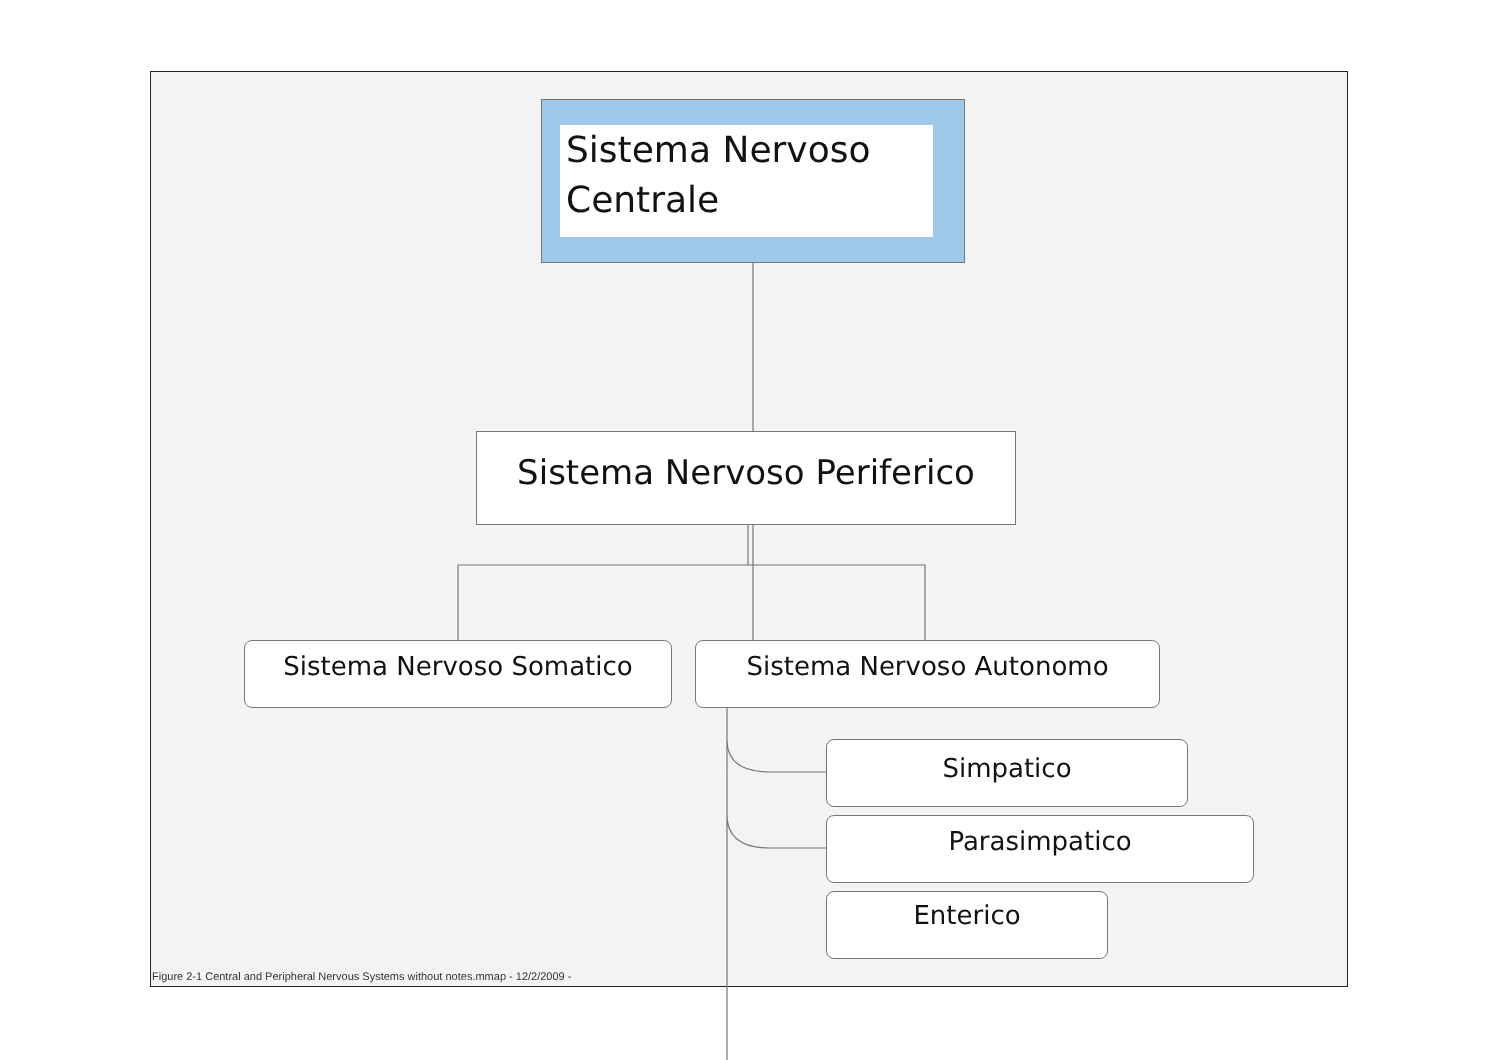Sistema Nervoso Centrale
Sistema Nervoso Periferico
Sistema Nervoso Somatico Sistema Nervoso Autonomo
Simpatico
Parasimpatico
Enterico
Figure 2-1 Central and Peripheral Nervous Systems without notes.mmap - 12/2/2009 -